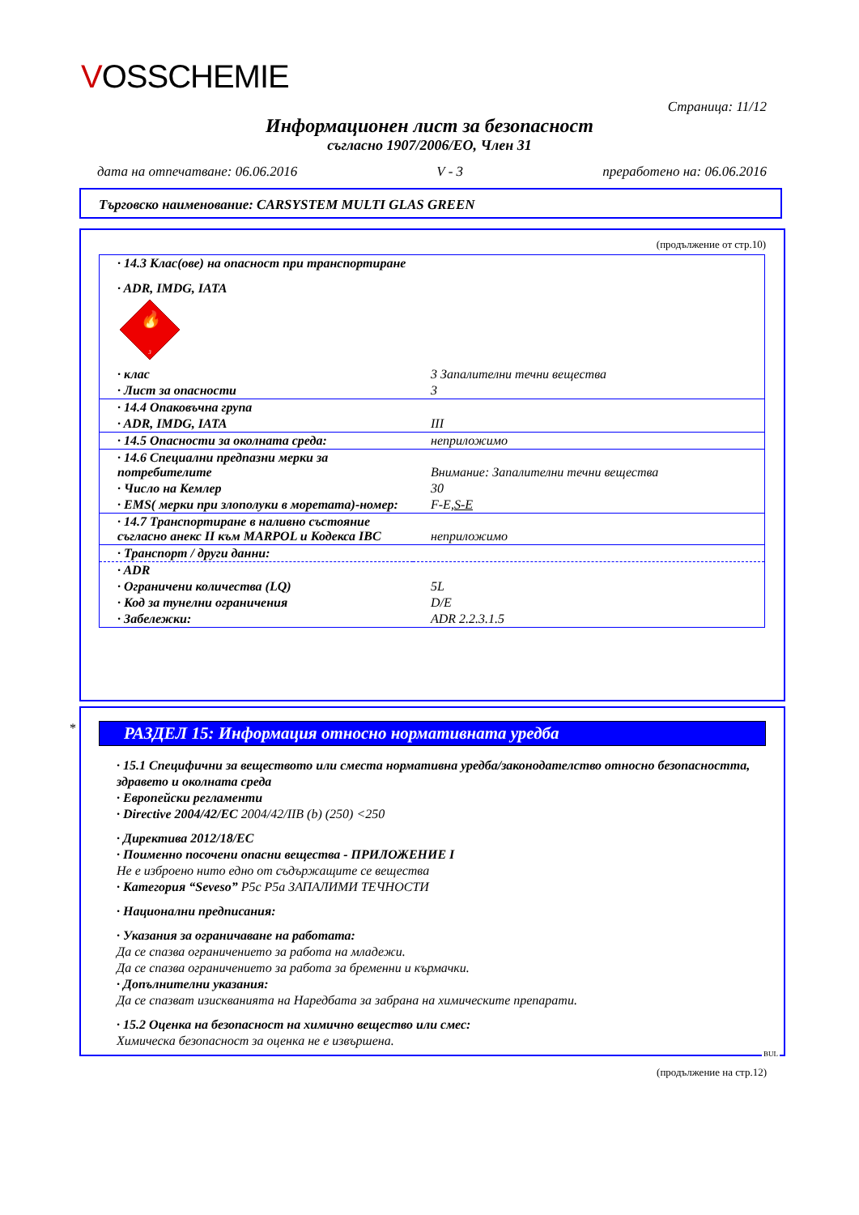VOSSCHEMIE
Страница: 11/12
Информационен лист за безопасност
съгласно 1907/2006/ЕО, Член 31
дата на отпечатване: 06.06.2016 V - 3 преработено на: 06.06.2016
Търговско наименование: CARSYSTEM MULTI GLAS GREEN
(продължение от стр.10)
| · 14.3 Клас(ове) на опасност при транспортиране | |
| · ADR, IMDG, IATA | |
| 🔥 3 | |
| · клас | 3 Запалителни течни вещества |
| · Лист за опасности | 3 |
| · 14.4 Опаковъчна група | |
| · ADR, IMDG, IATA | III |
| · 14.5 Опасности за околната среда: | неприложимо |
| · 14.6 Специални предпазни мерки за потребителите | Внимание: Запалителни течни вещества |
| · Число на Кемлер | 30 |
| · EMS( мерки при злополуки в моретата)-номер: | F-E, S-E |
| · 14.7 Транспортиране в наливно състояние съгласно анекс II към MARPOL и Кодекса IBC | неприложимо |
| · Транспорт / други данни: | |
| · ADR | |
| · Ограничени количества (LQ) | 5L |
| · Код за тунелни ограничения | D/E |
| · Забележки: | ADR 2.2.3.1.5 |
*
РАЗДЕЛ 15: Информация относно нормативната уредба
· 15.1 Специфични за веществото или сместа нормативна уредба/законодателство относно безопасността, здравето и околната среда
· Европейски регламенти
· Directive 2004/42/EC 2004/42/IIB (b) (250) <250
· Директива 2012/18/EC
· Поименно посочени опасни вещества - ПРИЛОЖЕНИЕ I
Не е изброено нито едно от съдържащите се вещества
· Категория “Seveso” P5c P5a ЗАПАЛИМИ ТЕЧНОСТИ
· Национални предписания:
· Указания за ограничаване на работата:
Да се спазва ограничението за работа на младежи.
Да се спазва ограничението за работа за бременни и кърмачки.
· Допълнителни указания:
Да се спазват изискванията на Наредбата за забрана на химическите препарати.
· 15.2 Оценка на безопасност на химично вещество или смес:
Химическа безопасност за оценка не е извършена.
BUL
(продължение на стр.12)